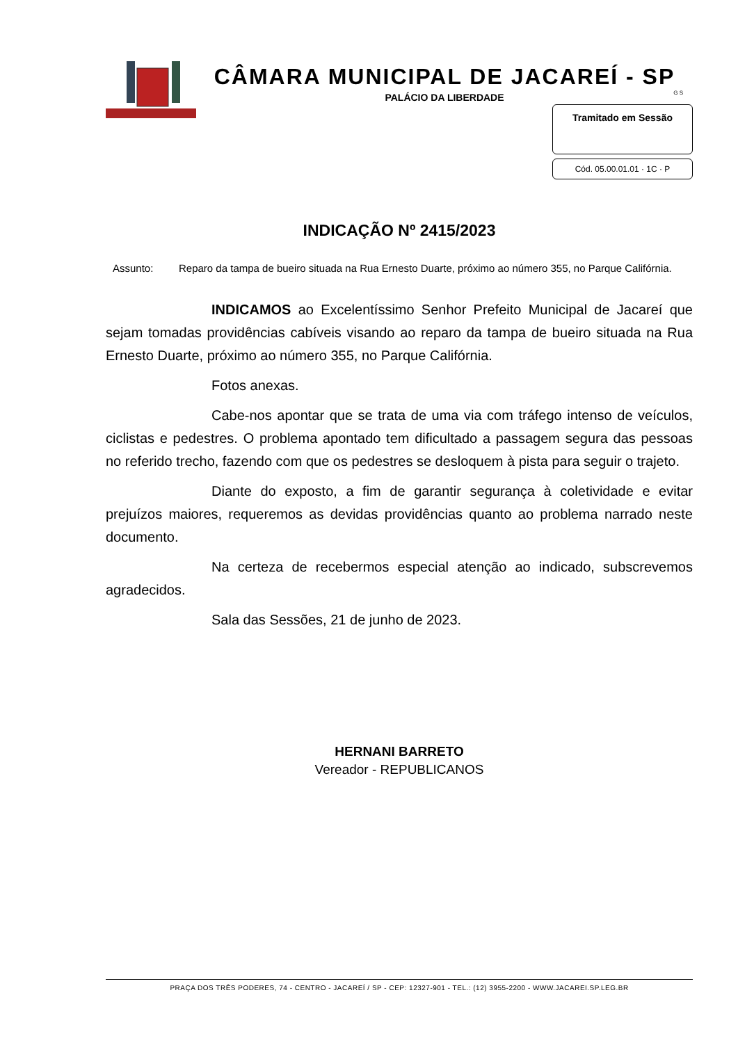CÂMARA MUNICIPAL DE JACAREÍ - SP
G S
PALÁCIO DA LIBERDADE
Tramitado em Sessão
Cód. 05.00.01.01 · 1C · P
INDICAÇÃO Nº 2415/2023
Assunto: Reparo da tampa de bueiro situada na Rua Ernesto Duarte, próximo ao número 355, no Parque Califórnia.
INDICAMOS ao Excelentíssimo Senhor Prefeito Municipal de Jacareí que sejam tomadas providências cabíveis visando ao reparo da tampa de bueiro situada na Rua Ernesto Duarte, próximo ao número 355, no Parque Califórnia.
Fotos anexas.
Cabe-nos apontar que se trata de uma via com tráfego intenso de veículos, ciclistas e pedestres. O problema apontado tem dificultado a passagem segura das pessoas no referido trecho, fazendo com que os pedestres se desloquem à pista para seguir o trajeto.
Diante do exposto, a fim de garantir segurança à coletividade e evitar prejuízos maiores, requeremos as devidas providências quanto ao problema narrado neste documento.
Na certeza de recebermos especial atenção ao indicado, subscrevemos agradecidos.
Sala das Sessões, 21 de junho de 2023.
HERNANI BARRETO
Vereador - REPUBLICANOS
PRAÇA DOS TRÊS PODERES, 74 - CENTRO - JACAREÍ / SP - CEP: 12327-901 - TEL.: (12) 3955-2200 - WWW.JACAREI.SP.LEG.BR